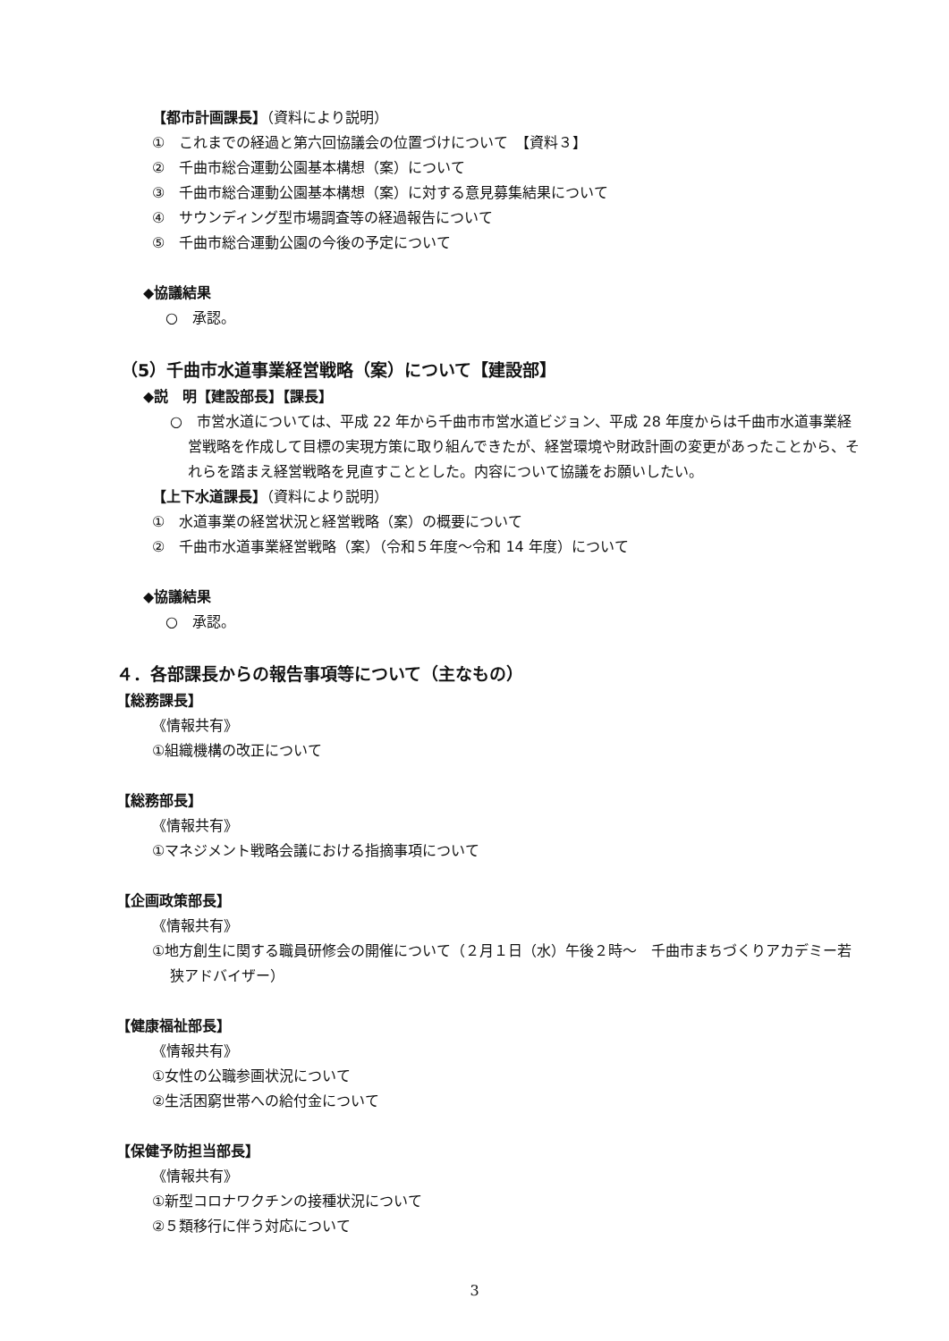【都市計画課長】（資料により説明）
①　これまでの経過と第六回協議会の位置づけについて　【資料３】
②　千曲市総合運動公園基本構想（案）について
③　千曲市総合運動公園基本構想（案）に対する意見募集結果について
④　サウンディング型市場調査等の経過報告について
⑤　千曲市総合運動公園の今後の予定について
◆協議結果
○　承認。
（5）千曲市水道事業経営戦略（案）について【建設部】
◆説　明【建設部長】【課長】
○　市営水道については、平成 22 年から千曲市市営水道ビジョン、平成 28 年度からは千曲市水道事業経営戦略を作成して目標の実現方策に取り組んできたが、経営環境や財政計画の変更があったことから、それらを踏まえ経営戦略を見直すこととした。内容について協議をお願いしたい。
【上下水道課長】（資料により説明）
①　水道事業の経営状況と経営戦略（案）の概要について
②　千曲市水道事業経営戦略（案）（令和５年度～令和 14 年度）について
◆協議結果
○　承認。
４．各部課長からの報告事項等について（主なもの）
【総務課長】
《情報共有》
①組織機構の改正について
【総務部長】
《情報共有》
①マネジメント戦略会議における指摘事項について
【企画政策部長】
《情報共有》
①地方創生に関する職員研修会の開催について（２月１日（水）午後２時～　千曲市まちづくりアカデミー若狭アドバイザー）
【健康福祉部長】
《情報共有》
①女性の公職参画状況について
②生活困窮世帯への給付金について
【保健予防担当部長】
《情報共有》
①新型コロナワクチンの接種状況について
②５類移行に伴う対応について
3